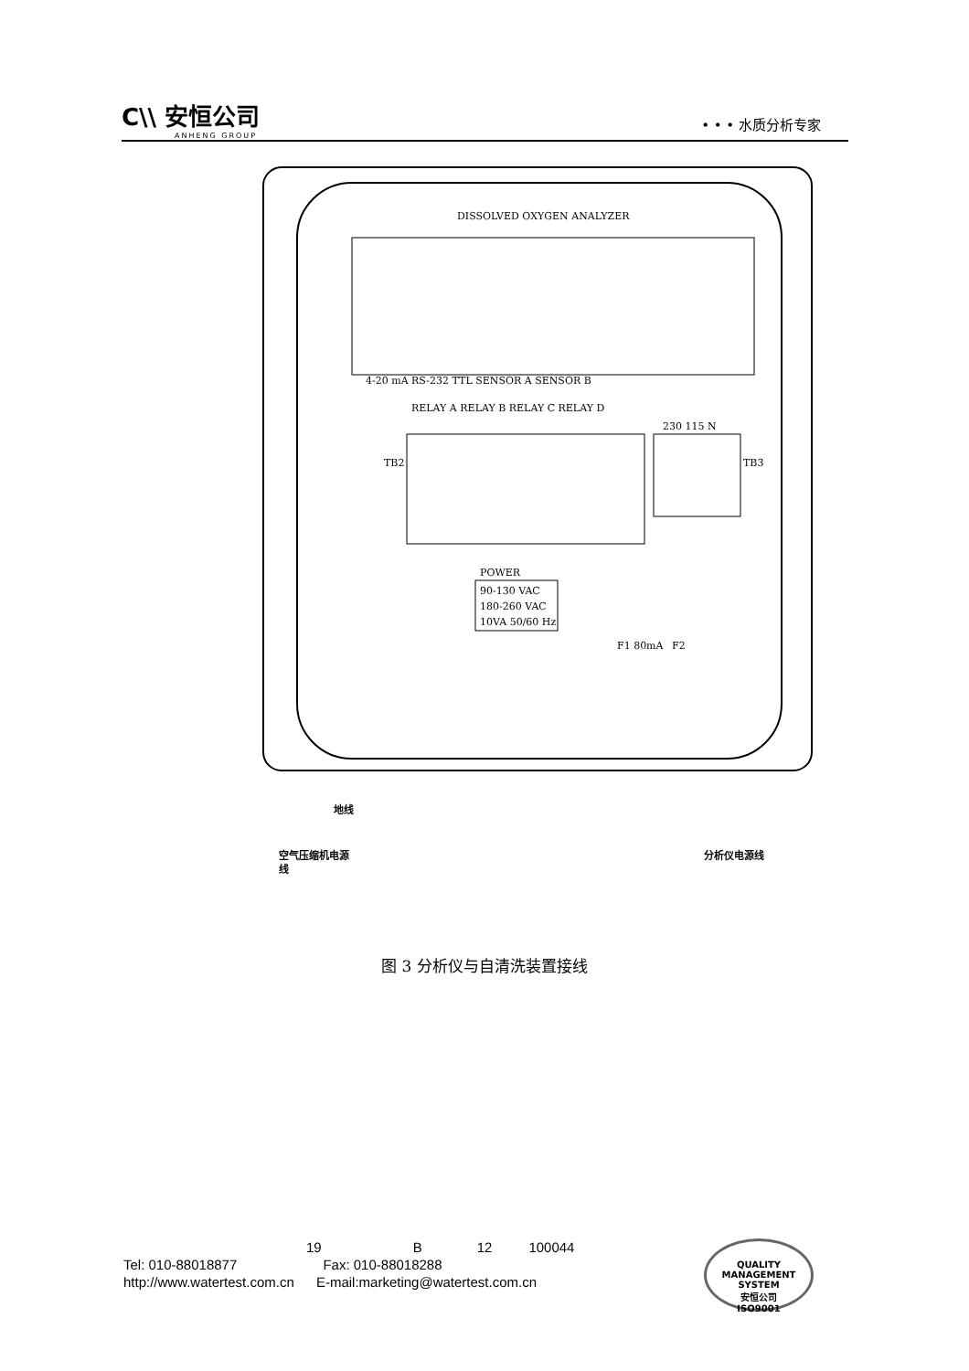C\\ 安恒公司
ANHENG GROUP
• • • 水质分析专家
DISSOLVED OXYGEN ANALYZER
4-20 mA RS-232 TTL SENSOR A SENSOR B
RELAY A RELAY B RELAY C RELAY D
230 115 N
TB2
TB3
POWER
90-130 VAC
180-260 VAC
10VA 50/60 Hz
F1 80mA
F2
地线
空气压缩机电源
线
分析仪电源线
图 3 分析仪与自清洗装置接线
19 B 12 100044
Tel: 010-88018877 Fax: 010-88018288
http://www.watertest.com.cn E-mail:marketing@watertest.com.cn
QUALITY MANAGEMENT SYSTEM
安恒公司
ISO9001